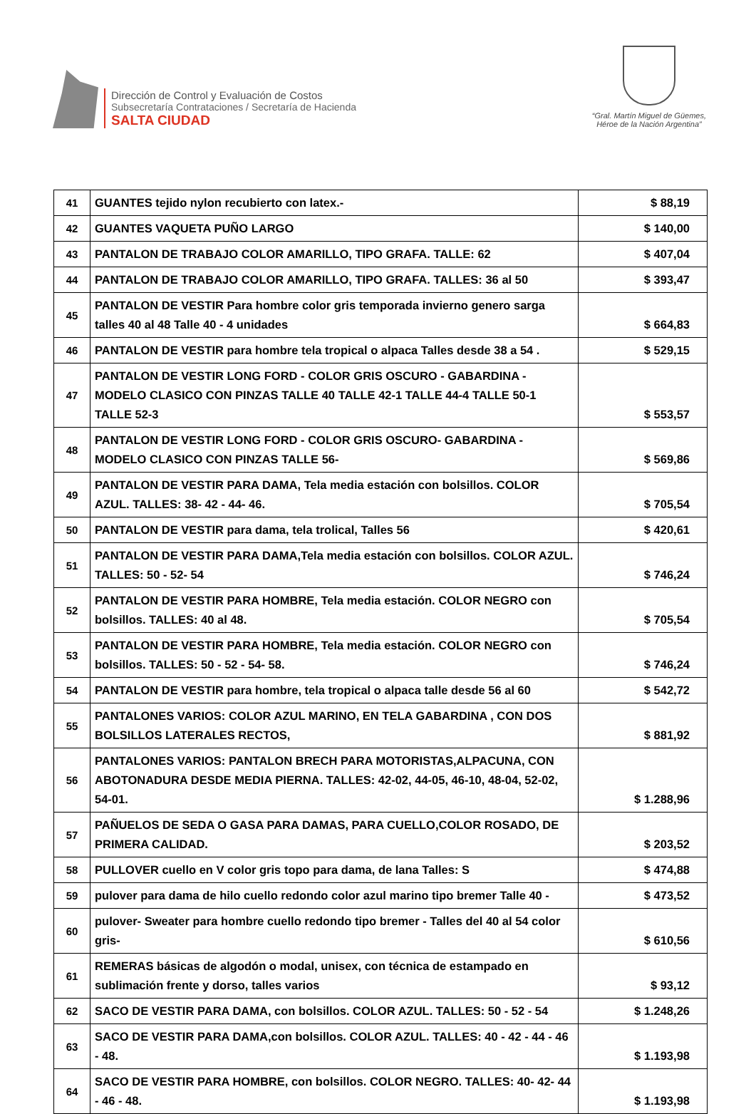Dirección de Control y Evaluación de Costos
Subsecretaría Contrataciones / Secretaría de Hacienda
SALTA CIUDAD
“Gral. Martín Miguel de Güemes,
Héroe de la Nación Argentina”
| 41 | GUANTES tejido nylon recubierto con latex.- | $ 88,19 |
| 42 | GUANTES VAQUETA PUÑO LARGO | $ 140,00 |
| 43 | PANTALON DE TRABAJO COLOR AMARILLO, TIPO GRAFA. TALLE: 62 | $ 407,04 |
| 44 | PANTALON DE TRABAJO COLOR AMARILLO, TIPO GRAFA. TALLES: 36 al 50 | $ 393,47 |
| 45 | PANTALON DE VESTIR Para hombre color gris temporada invierno genero sarga talles 40 al 48 Talle 40 - 4 unidades | $ 664,83 |
| 46 | PANTALON DE VESTIR para hombre tela tropical o alpaca Talles desde 38 a 54 . | $ 529,15 |
| 47 | PANTALON DE VESTIR LONG FORD - COLOR GRIS OSCURO - GABARDINA - MODELO CLASICO CON PINZAS TALLE 40 TALLE 42-1 TALLE 44-4 TALLE 50-1 TALLE 52-3 | $ 553,57 |
| 48 | PANTALON DE VESTIR LONG FORD - COLOR GRIS OSCURO- GABARDINA - MODELO CLASICO CON PINZAS TALLE 56- | $ 569,86 |
| 49 | PANTALON DE VESTIR PARA DAMA, Tela media estación con bolsillos. COLOR AZUL. TALLES: 38- 42 - 44- 46. | $ 705,54 |
| 50 | PANTALON DE VESTIR para dama, tela trolical, Talles 56 | $ 420,61 |
| 51 | PANTALON DE VESTIR PARA DAMA,Tela media estación con bolsillos. COLOR AZUL. TALLES: 50 - 52- 54 | $ 746,24 |
| 52 | PANTALON DE VESTIR PARA HOMBRE, Tela media estación. COLOR NEGRO con bolsillos. TALLES: 40 al 48. | $ 705,54 |
| 53 | PANTALON DE VESTIR PARA HOMBRE, Tela media estación. COLOR NEGRO con bolsillos. TALLES: 50 - 52 - 54- 58. | $ 746,24 |
| 54 | PANTALON DE VESTIR para hombre, tela tropical o alpaca talle desde 56 al 60 | $ 542,72 |
| 55 | PANTALONES VARIOS: COLOR AZUL MARINO, EN TELA GABARDINA , CON DOS BOLSILLOS LATERALES RECTOS, | $ 881,92 |
| 56 | PANTALONES VARIOS: PANTALON BRECH PARA MOTORISTAS,ALPACUNA, CON ABOTONADURA DESDE MEDIA PIERNA. TALLES: 42-02, 44-05, 46-10, 48-04, 52-02, 54-01. | $ 1.288,96 |
| 57 | PAÑUELOS DE SEDA O GASA PARA DAMAS, PARA CUELLO,COLOR ROSADO, DE PRIMERA CALIDAD. | $ 203,52 |
| 58 | PULLOVER cuello en V color gris topo para dama, de lana Talles: S | $ 474,88 |
| 59 | pulover para dama de hilo cuello redondo color azul marino tipo bremer Talle 40 - | $ 473,52 |
| 60 | pulover- Sweater para hombre cuello redondo tipo bremer - Talles del 40 al 54 color gris- | $ 610,56 |
| 61 | REMERAS básicas de algodón o modal, unisex, con técnica de estampado en sublimación frente y dorso, talles varios | $ 93,12 |
| 62 | SACO DE VESTIR PARA DAMA, con bolsillos. COLOR AZUL. TALLES: 50 - 52 - 54 | $ 1.248,26 |
| 63 | SACO DE VESTIR PARA DAMA,con bolsillos. COLOR AZUL. TALLES: 40 - 42 - 44 - 46 - 48. | $ 1.193,98 |
| 64 | SACO DE VESTIR PARA HOMBRE, con bolsillos. COLOR NEGRO. TALLES: 40- 42- 44 - 46 - 48. | $ 1.193,98 |